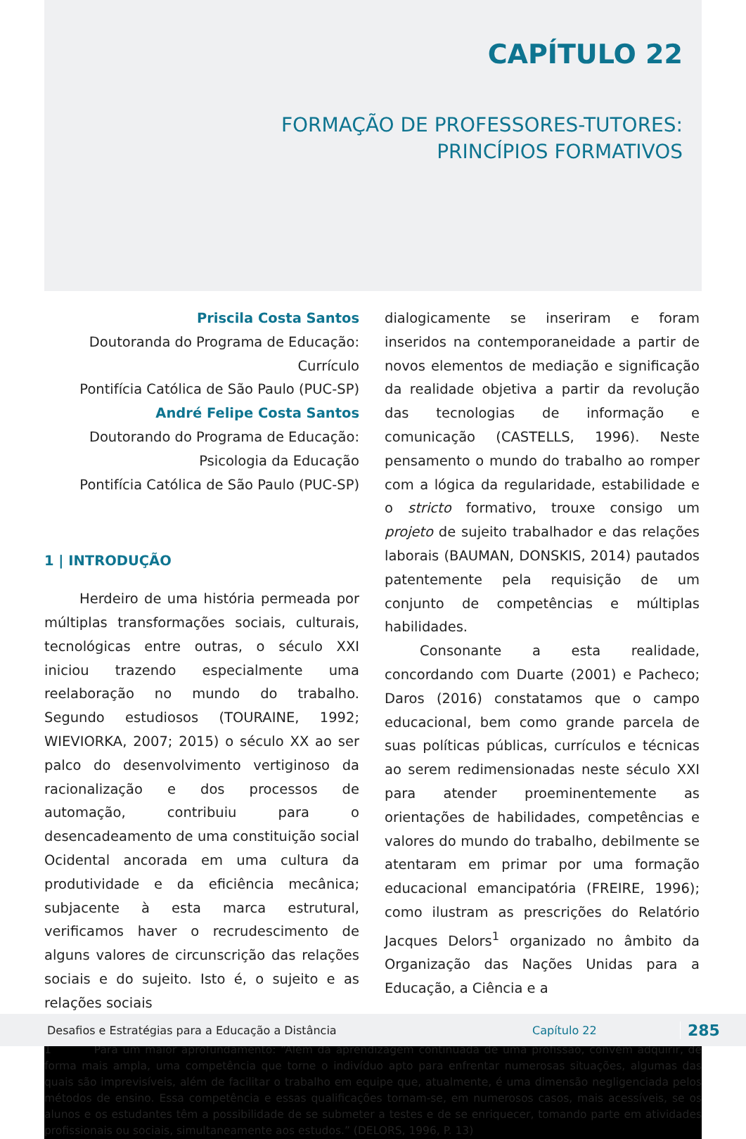CAPÍTULO 22
FORMAÇÃO DE PROFESSORES-TUTORES:
PRINCÍPIOS FORMATIVOS
Priscila Costa Santos
Doutoranda do Programa de Educação: Currículo
Pontifícia Católica de São Paulo (PUC-SP)
André Felipe Costa Santos
Doutorando do Programa de Educação:
Psicologia da Educação
Pontifícia Católica de São Paulo (PUC-SP)
1 | INTRODUÇÃO
Herdeiro de uma história permeada por múltiplas transformações sociais, culturais, tecnológicas entre outras, o século XXI iniciou trazendo especialmente uma reelaboração no mundo do trabalho. Segundo estudiosos (TOURAINE, 1992; WIEVIORKA, 2007; 2015) o século XX ao ser palco do desenvolvimento vertiginoso da racionalização e dos processos de automação, contribuiu para o desencadeamento de uma constituição social Ocidental ancorada em uma cultura da produtividade e da eficiência mecânica; subjacente à esta marca estrutural, verificamos haver o recrudescimento de alguns valores de circunscrição das relações sociais e do sujeito. Isto é, o sujeito e as relações sociais
dialogicamente se inseriram e foram inseridos na contemporaneidade a partir de novos elementos de mediação e significação da realidade objetiva a partir da revolução das tecnologias de informação e comunicação (CASTELLS, 1996). Neste pensamento o mundo do trabalho ao romper com a lógica da regularidade, estabilidade e o stricto formativo, trouxe consigo um projeto de sujeito trabalhador e das relações laborais (BAUMAN, DONSKIS, 2014) pautados patentemente pela requisição de um conjunto de competências e múltiplas habilidades.
Consonante a esta realidade, concordando com Duarte (2001) e Pacheco; Daros (2016) constatamos que o campo educacional, bem como grande parcela de suas políticas públicas, currículos e técnicas ao serem redimensionadas neste século XXI para atender proeminentemente as orientações de habilidades, competências e valores do mundo do trabalho, debilmente se atentaram em primar por uma formação educacional emancipatória (FREIRE, 1996); como ilustram as prescrições do Relatório Jacques Delors<sup>1</sup> organizado no âmbito da Organização das Nações Unidas para a Educação, a Ciência e a
1 Para um maior aprofundamento: “Além da aprendizagem continuada de uma profissão, convém adquirir, de forma mais ampla, uma competência que torne o indivíduo apto para enfrentar numerosas situações, algumas das quais são imprevisíveis, além de facilitar o trabalho em equipe que, atualmente, é uma dimensão negligenciada pelos métodos de ensino. Essa competência e essas qualificações tornam-se, em numerosos casos, mais acessíveis, se os alunos e os estudantes têm a possibilidade de se submeter a testes e de se enriquecer, tomando parte em atividades profissionais ou sociais, simultaneamente aos estudos.” (DELORS, 1996, P. 13)
Desafios e Estratégias para a Educação a Distância Capítulo 22 285